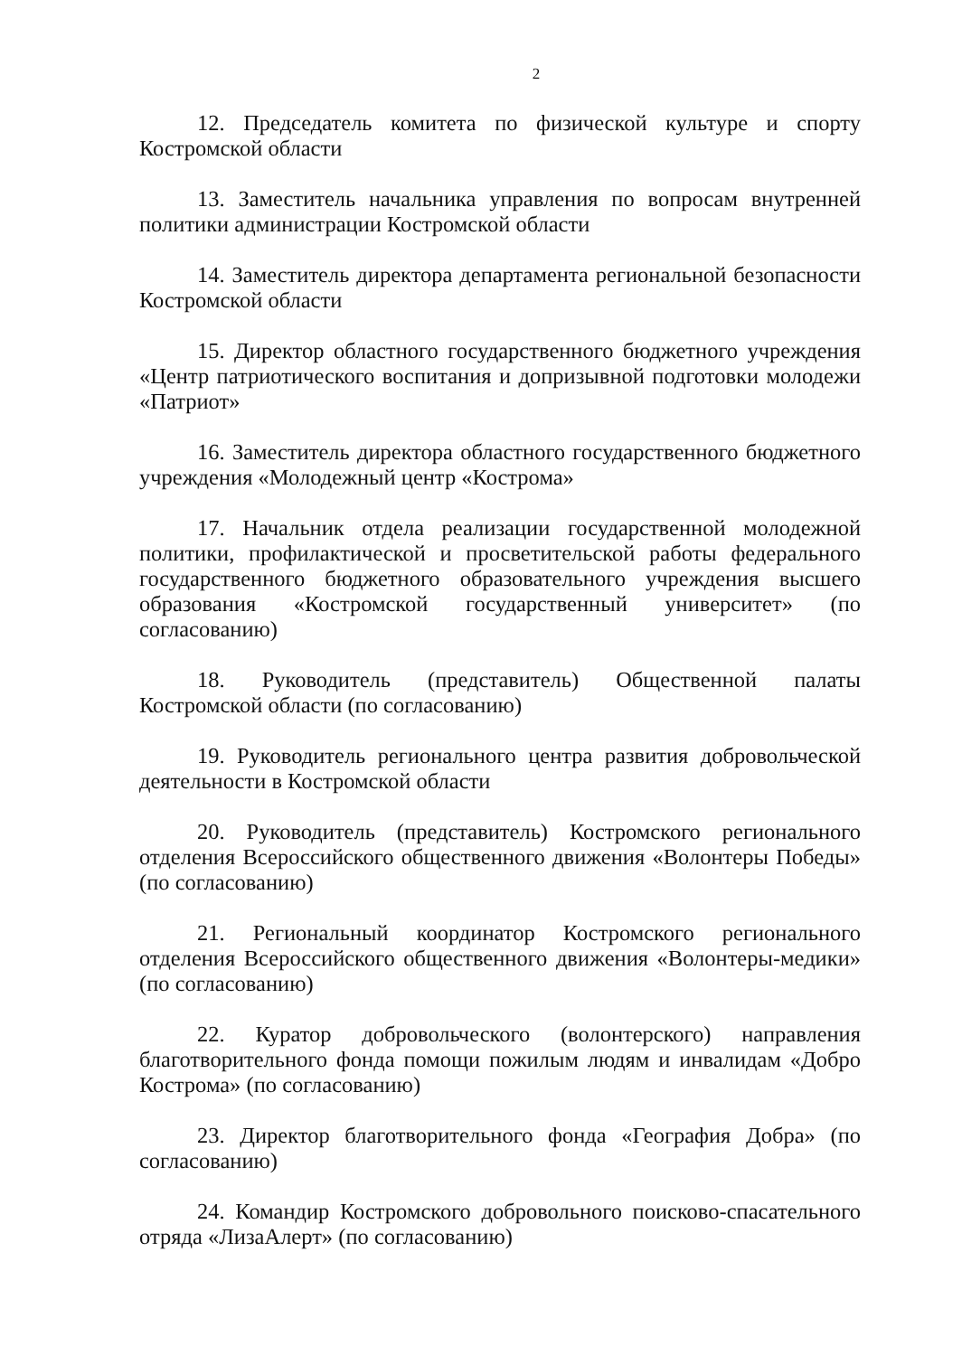2
12. Председатель комитета по физической культуре и спорту Костромской области
13. Заместитель начальника управления по вопросам внутренней политики администрации Костромской области
14. Заместитель директора департамента региональной безопасности Костромской области
15. Директор областного государственного бюджетного учреждения «Центр патриотического воспитания и допризывной подготовки молодежи «Патриот»
16. Заместитель директора областного государственного бюджетного учреждения «Молодежный центр «Кострома»
17. Начальник отдела реализации государственной молодежной политики, профилактической и просветительской работы федерального государственного бюджетного образовательного учреждения высшего образования «Костромской государственный университет» (по согласованию)
18. Руководитель (представитель) Общественной палаты Костромской области (по согласованию)
19. Руководитель регионального центра развития добровольческой деятельности в Костромской области
20. Руководитель (представитель) Костромского регионального отделения Всероссийского общественного движения «Волонтеры Победы» (по согласованию)
21. Региональный координатор Костромского регионального отделения Всероссийского общественного движения «Волонтеры-медики» (по согласованию)
22. Куратор добровольческого (волонтерского) направления благотворительного фонда помощи пожилым людям и инвалидам «Добро Кострома» (по согласованию)
23. Директор благотворительного фонда «География Добра» (по согласованию)
24. Командир Костромского добровольного поисково-спасательного отряда «ЛизаАлерт» (по согласованию)